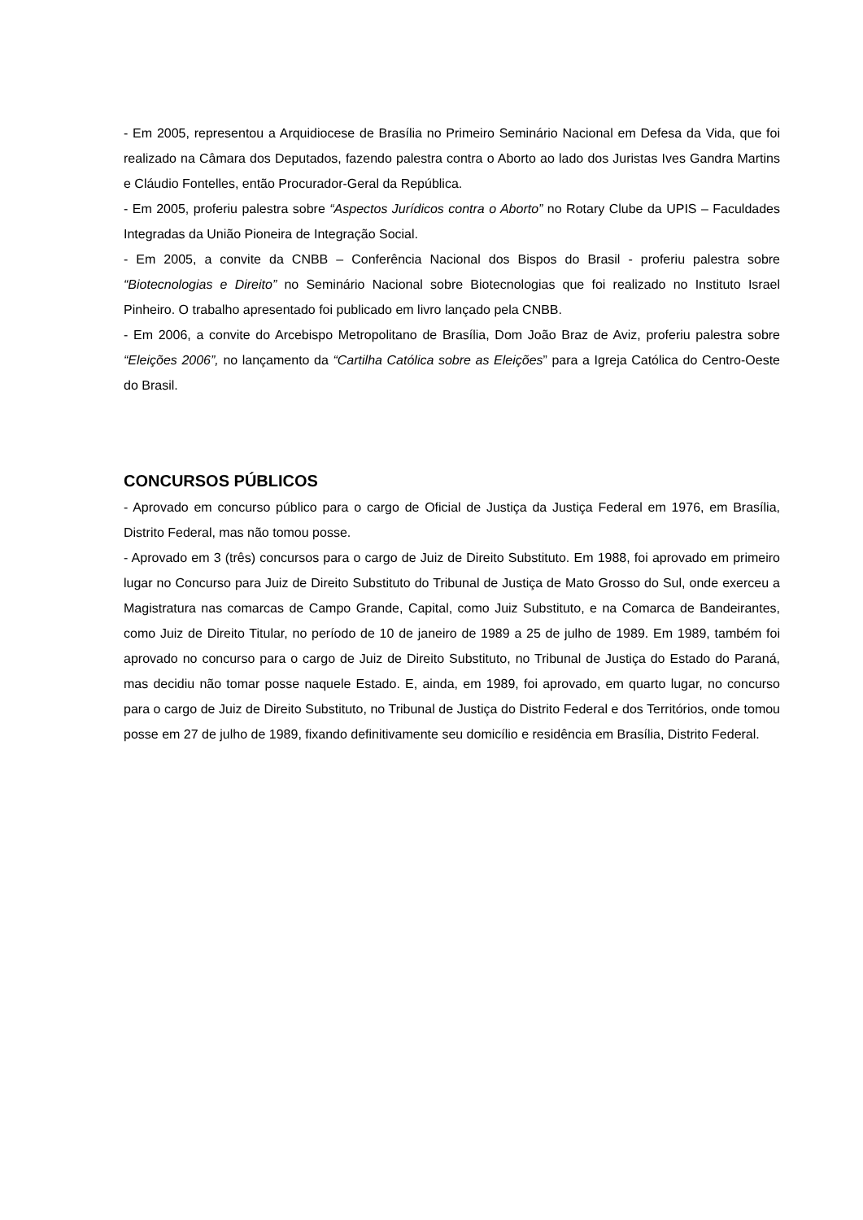- Em 2005, representou a Arquidiocese de Brasília no Primeiro Seminário Nacional em Defesa da Vida, que foi realizado na Câmara dos Deputados, fazendo palestra contra o Aborto ao lado dos Juristas Ives Gandra Martins e Cláudio Fontelles, então Procurador-Geral da República.
- Em 2005, proferiu palestra sobre “Aspectos Jurídicos contra o Aborto” no Rotary Clube da UPIS – Faculdades Integradas da União Pioneira de Integração Social.
- Em 2005, a convite da CNBB – Conferência Nacional dos Bispos do Brasil - proferiu palestra sobre “Biotecnologias e Direito” no Seminário Nacional sobre Biotecnologias que foi realizado no Instituto Israel Pinheiro. O trabalho apresentado foi publicado em livro lançado pela CNBB.
- Em 2006, a convite do Arcebispo Metropolitano de Brasília, Dom João Braz de Aviz, proferiu palestra sobre “Eleições 2006”, no lançamento da “Cartilha Católica sobre as Eleições” para a Igreja Católica do Centro-Oeste do Brasil.
CONCURSOS PÚBLICOS
- Aprovado em concurso público para o cargo de Oficial de Justiça da Justiça Federal em 1976, em Brasília, Distrito Federal, mas não tomou posse.
- Aprovado em 3 (três) concursos para o cargo de Juiz de Direito Substituto. Em 1988, foi aprovado em primeiro lugar no Concurso para Juiz de Direito Substituto do Tribunal de Justiça de Mato Grosso do Sul, onde exerceu a Magistratura nas comarcas de Campo Grande, Capital, como Juiz Substituto, e na Comarca de Bandeirantes, como Juiz de Direito Titular, no período de 10 de janeiro de 1989 a 25 de julho de 1989. Em 1989, também foi aprovado no concurso para o cargo de Juiz de Direito Substituto, no Tribunal de Justiça do Estado do Paraná, mas decidiu não tomar posse naquele Estado. E, ainda, em 1989, foi aprovado, em quarto lugar, no concurso para o cargo de Juiz de Direito Substituto, no Tribunal de Justiça do Distrito Federal e dos Territórios, onde tomou posse em 27 de julho de 1989, fixando definitivamente seu domicílio e residência em Brasília, Distrito Federal.